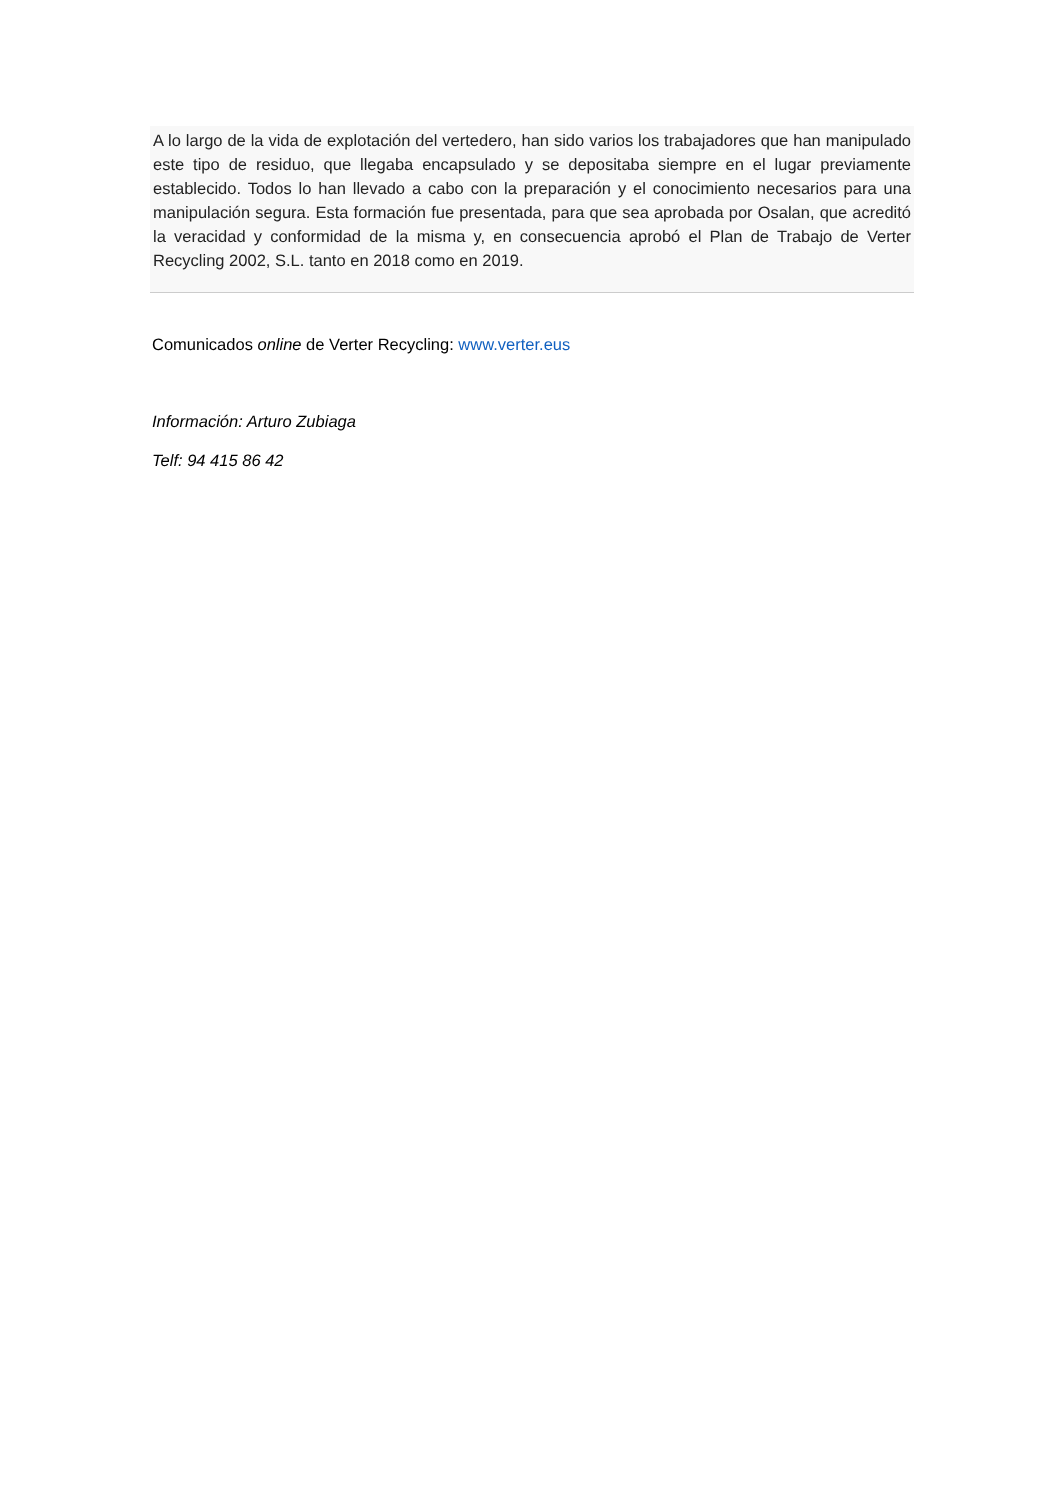A lo largo de la vida de explotación del vertedero, han sido varios los trabajadores que han manipulado este tipo de residuo, que llegaba encapsulado y se depositaba siempre en el lugar previamente establecido. Todos lo han llevado a cabo con la preparación y el conocimiento necesarios para una manipulación segura. Esta formación fue presentada, para que sea aprobada por Osalan, que acreditó la veracidad y conformidad de la misma y, en consecuencia aprobó el Plan de Trabajo de Verter Recycling 2002, S.L. tanto en 2018 como en 2019.
Comunicados online de Verter Recycling: www.verter.eus
Información: Arturo Zubiaga
Telf: 94 415 86 42